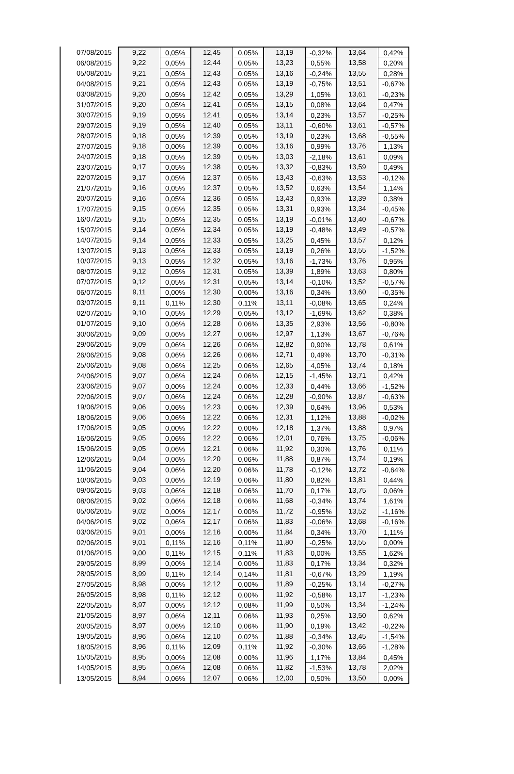| 07/08/2015 | 9,22 | 0,05% | 12,45 | 0,05% | 13,19 | -0,32% | 13,64 | 0,42% |
| 06/08/2015 | 9,22 | 0,05% | 12,44 | 0,05% | 13,23 | 0,55% | 13,58 | 0,20% |
| 05/08/2015 | 9,21 | 0,05% | 12,43 | 0,05% | 13,16 | -0,24% | 13,55 | 0,28% |
| 04/08/2015 | 9,21 | 0,05% | 12,43 | 0,05% | 13,19 | -0,75% | 13,51 | -0,67% |
| 03/08/2015 | 9,20 | 0,05% | 12,42 | 0,05% | 13,29 | 1,05% | 13,61 | -0,23% |
| 31/07/2015 | 9,20 | 0,05% | 12,41 | 0,05% | 13,15 | 0,08% | 13,64 | 0,47% |
| 30/07/2015 | 9,19 | 0,05% | 12,41 | 0,05% | 13,14 | 0,23% | 13,57 | -0,25% |
| 29/07/2015 | 9,19 | 0,05% | 12,40 | 0,05% | 13,11 | -0,60% | 13,61 | -0,57% |
| 28/07/2015 | 9,18 | 0,05% | 12,39 | 0,05% | 13,19 | 0,23% | 13,68 | -0,55% |
| 27/07/2015 | 9,18 | 0,00% | 12,39 | 0,00% | 13,16 | 0,99% | 13,76 | 1,13% |
| 24/07/2015 | 9,18 | 0,05% | 12,39 | 0,05% | 13,03 | -2,18% | 13,61 | 0,09% |
| 23/07/2015 | 9,17 | 0,05% | 12,38 | 0,05% | 13,32 | -0,83% | 13,59 | 0,49% |
| 22/07/2015 | 9,17 | 0,05% | 12,37 | 0,05% | 13,43 | -0,63% | 13,53 | -0,12% |
| 21/07/2015 | 9,16 | 0,05% | 12,37 | 0,05% | 13,52 | 0,63% | 13,54 | 1,14% |
| 20/07/2015 | 9,16 | 0,05% | 12,36 | 0,05% | 13,43 | 0,93% | 13,39 | 0,38% |
| 17/07/2015 | 9,15 | 0,05% | 12,35 | 0,05% | 13,31 | 0,93% | 13,34 | -0,45% |
| 16/07/2015 | 9,15 | 0,05% | 12,35 | 0,05% | 13,19 | -0,01% | 13,40 | -0,67% |
| 15/07/2015 | 9,14 | 0,05% | 12,34 | 0,05% | 13,19 | -0,48% | 13,49 | -0,57% |
| 14/07/2015 | 9,14 | 0,05% | 12,33 | 0,05% | 13,25 | 0,45% | 13,57 | 0,12% |
| 13/07/2015 | 9,13 | 0,05% | 12,33 | 0,05% | 13,19 | 0,26% | 13,55 | -1,52% |
| 10/07/2015 | 9,13 | 0,05% | 12,32 | 0,05% | 13,16 | -1,73% | 13,76 | 0,95% |
| 08/07/2015 | 9,12 | 0,05% | 12,31 | 0,05% | 13,39 | 1,89% | 13,63 | 0,80% |
| 07/07/2015 | 9,12 | 0,05% | 12,31 | 0,05% | 13,14 | -0,10% | 13,52 | -0,57% |
| 06/07/2015 | 9,11 | 0,00% | 12,30 | 0,00% | 13,16 | 0,34% | 13,60 | -0,35% |
| 03/07/2015 | 9,11 | 0,11% | 12,30 | 0,11% | 13,11 | -0,08% | 13,65 | 0,24% |
| 02/07/2015 | 9,10 | 0,05% | 12,29 | 0,05% | 13,12 | -1,69% | 13,62 | 0,38% |
| 01/07/2015 | 9,10 | 0,06% | 12,28 | 0,06% | 13,35 | 2,93% | 13,56 | -0,80% |
| 30/06/2015 | 9,09 | 0,06% | 12,27 | 0,06% | 12,97 | 1,13% | 13,67 | -0,76% |
| 29/06/2015 | 9,09 | 0,06% | 12,26 | 0,06% | 12,82 | 0,90% | 13,78 | 0,61% |
| 26/06/2015 | 9,08 | 0,06% | 12,26 | 0,06% | 12,71 | 0,49% | 13,70 | -0,31% |
| 25/06/2015 | 9,08 | 0,06% | 12,25 | 0,06% | 12,65 | 4,05% | 13,74 | 0,18% |
| 24/06/2015 | 9,07 | 0,06% | 12,24 | 0,06% | 12,15 | -1,45% | 13,71 | 0,42% |
| 23/06/2015 | 9,07 | 0,00% | 12,24 | 0,00% | 12,33 | 0,44% | 13,66 | -1,52% |
| 22/06/2015 | 9,07 | 0,06% | 12,24 | 0,06% | 12,28 | -0,90% | 13,87 | -0,63% |
| 19/06/2015 | 9,06 | 0,06% | 12,23 | 0,06% | 12,39 | 0,64% | 13,96 | 0,53% |
| 18/06/2015 | 9,06 | 0,06% | 12,22 | 0,06% | 12,31 | 1,12% | 13,88 | -0,02% |
| 17/06/2015 | 9,05 | 0,00% | 12,22 | 0,00% | 12,18 | 1,37% | 13,88 | 0,97% |
| 16/06/2015 | 9,05 | 0,06% | 12,22 | 0,06% | 12,01 | 0,76% | 13,75 | -0,06% |
| 15/06/2015 | 9,05 | 0,06% | 12,21 | 0,06% | 11,92 | 0,30% | 13,76 | 0,11% |
| 12/06/2015 | 9,04 | 0,06% | 12,20 | 0,06% | 11,88 | 0,87% | 13,74 | 0,19% |
| 11/06/2015 | 9,04 | 0,06% | 12,20 | 0,06% | 11,78 | -0,12% | 13,72 | -0,64% |
| 10/06/2015 | 9,03 | 0,06% | 12,19 | 0,06% | 11,80 | 0,82% | 13,81 | 0,44% |
| 09/06/2015 | 9,03 | 0,06% | 12,18 | 0,06% | 11,70 | 0,17% | 13,75 | 0,06% |
| 08/06/2015 | 9,02 | 0,06% | 12,18 | 0,06% | 11,68 | -0,34% | 13,74 | 1,61% |
| 05/06/2015 | 9,02 | 0,00% | 12,17 | 0,00% | 11,72 | -0,95% | 13,52 | -1,16% |
| 04/06/2015 | 9,02 | 0,06% | 12,17 | 0,06% | 11,83 | -0,06% | 13,68 | -0,16% |
| 03/06/2015 | 9,01 | 0,00% | 12,16 | 0,00% | 11,84 | 0,34% | 13,70 | 1,11% |
| 02/06/2015 | 9,01 | 0,11% | 12,16 | 0,11% | 11,80 | -0,25% | 13,55 | 0,00% |
| 01/06/2015 | 9,00 | 0,11% | 12,15 | 0,11% | 11,83 | 0,00% | 13,55 | 1,62% |
| 29/05/2015 | 8,99 | 0,00% | 12,14 | 0,00% | 11,83 | 0,17% | 13,34 | 0,32% |
| 28/05/2015 | 8,99 | 0,11% | 12,14 | 0,14% | 11,81 | -0,67% | 13,29 | 1,19% |
| 27/05/2015 | 8,98 | 0,00% | 12,12 | 0,00% | 11,89 | -0,25% | 13,14 | -0,27% |
| 26/05/2015 | 8,98 | 0,11% | 12,12 | 0,00% | 11,92 | -0,58% | 13,17 | -1,23% |
| 22/05/2015 | 8,97 | 0,00% | 12,12 | 0,08% | 11,99 | 0,50% | 13,34 | -1,24% |
| 21/05/2015 | 8,97 | 0,06% | 12,11 | 0,06% | 11,93 | 0,25% | 13,50 | 0,62% |
| 20/05/2015 | 8,97 | 0,06% | 12,10 | 0,06% | 11,90 | 0,19% | 13,42 | -0,22% |
| 19/05/2015 | 8,96 | 0,06% | 12,10 | 0,02% | 11,88 | -0,34% | 13,45 | -1,54% |
| 18/05/2015 | 8,96 | 0,11% | 12,09 | 0,11% | 11,92 | -0,30% | 13,66 | -1,28% |
| 15/05/2015 | 8,95 | 0,00% | 12,08 | 0,00% | 11,96 | 1,17% | 13,84 | 0,45% |
| 14/05/2015 | 8,95 | 0,06% | 12,08 | 0,06% | 11,82 | -1,53% | 13,78 | 2,02% |
| 13/05/2015 | 8,94 | 0,06% | 12,07 | 0,06% | 12,00 | 0,50% | 13,50 | 0,00% |